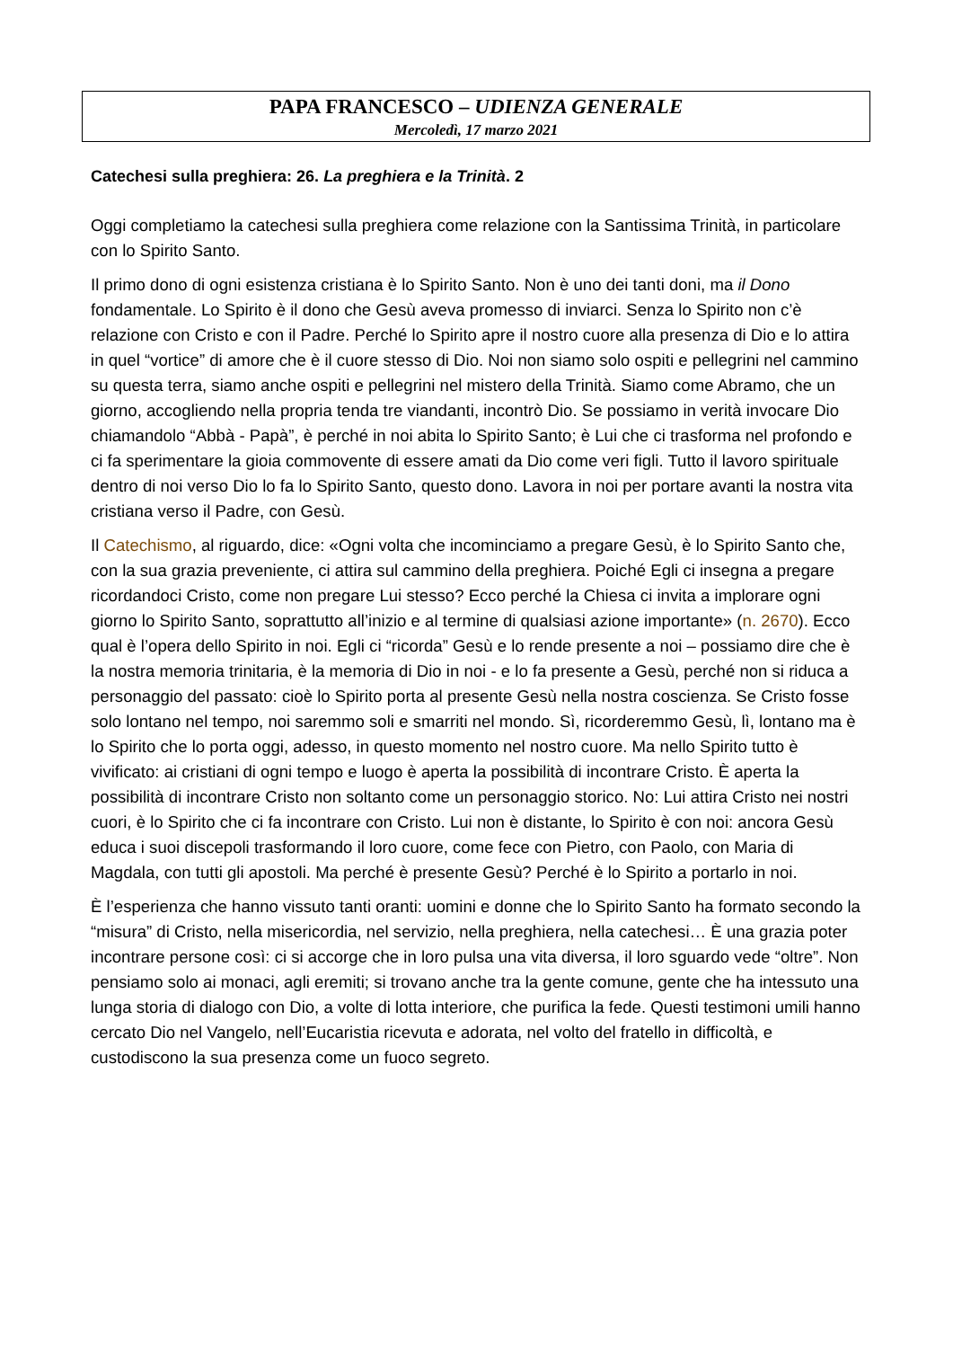PAPA FRANCESCO – UDIENZA GENERALE
Mercoledì, 17 marzo 2021
Catechesi sulla preghiera: 26. La preghiera e la Trinità. 2
Oggi completiamo la catechesi sulla preghiera come relazione con la Santissima Trinità, in particolare con lo Spirito Santo.
Il primo dono di ogni esistenza cristiana è lo Spirito Santo. Non è uno dei tanti doni, ma il Dono fondamentale. Lo Spirito è il dono che Gesù aveva promesso di inviarci. Senza lo Spirito non c’è relazione con Cristo e con il Padre. Perché lo Spirito apre il nostro cuore alla presenza di Dio e lo attira in quel “vortice” di amore che è il cuore stesso di Dio. Noi non siamo solo ospiti e pellegrini nel cammino su questa terra, siamo anche ospiti e pellegrini nel mistero della Trinità. Siamo come Abramo, che un giorno, accogliendo nella propria tenda tre viandanti, incontrò Dio. Se possiamo in verità invocare Dio chiamandolo “Abbà - Papà”, è perché in noi abita lo Spirito Santo; è Lui che ci trasforma nel profondo e ci fa sperimentare la gioia commovente di essere amati da Dio come veri figli. Tutto il lavoro spirituale dentro di noi verso Dio lo fa lo Spirito Santo, questo dono. Lavora in noi per portare avanti la nostra vita cristiana verso il Padre, con Gesù.
Il Catechismo, al riguardo, dice: «Ogni volta che incominciamo a pregare Gesù, è lo Spirito Santo che, con la sua grazia preveniente, ci attira sul cammino della preghiera. Poiché Egli ci insegna a pregare ricordandoci Cristo, come non pregare Lui stesso? Ecco perché la Chiesa ci invita a implorare ogni giorno lo Spirito Santo, soprattutto all’inizio e al termine di qualsiasi azione importante» (n. 2670). Ecco qual è l’opera dello Spirito in noi. Egli ci “ricorda” Gesù e lo rende presente a noi – possiamo dire che è la nostra memoria trinitaria, è la memoria di Dio in noi - e lo fa presente a Gesù, perché non si riduca a personaggio del passato: cioè lo Spirito porta al presente Gesù nella nostra coscienza. Se Cristo fosse solo lontano nel tempo, noi saremmo soli e smarriti nel mondo. Sì, ricorderemmo Gesù, lì, lontano ma è lo Spirito che lo porta oggi, adesso, in questo momento nel nostro cuore. Ma nello Spirito tutto è vivificato: ai cristiani di ogni tempo e luogo è aperta la possibilità di incontrare Cristo. È aperta la possibilità di incontrare Cristo non soltanto come un personaggio storico. No: Lui attira Cristo nei nostri cuori, è lo Spirito che ci fa incontrare con Cristo. Lui non è distante, lo Spirito è con noi: ancora Gesù educa i suoi discepoli trasformando il loro cuore, come fece con Pietro, con Paolo, con Maria di Magdala, con tutti gli apostoli. Ma perché è presente Gesù? Perché è lo Spirito a portarlo in noi.
È l’esperienza che hanno vissuto tanti oranti: uomini e donne che lo Spirito Santo ha formato secondo la “misura” di Cristo, nella misericordia, nel servizio, nella preghiera, nella catechesi… È una grazia poter incontrare persone così: ci si accorge che in loro pulsa una vita diversa, il loro sguardo vede “oltre”. Non pensiamo solo ai monaci, agli eremiti; si trovano anche tra la gente comune, gente che ha intessuto una lunga storia di dialogo con Dio, a volte di lotta interiore, che purifica la fede. Questi testimoni umili hanno cercato Dio nel Vangelo, nell’Eucaristia ricevuta e adorata, nel volto del fratello in difficoltà, e custodiscono la sua presenza come un fuoco segreto.